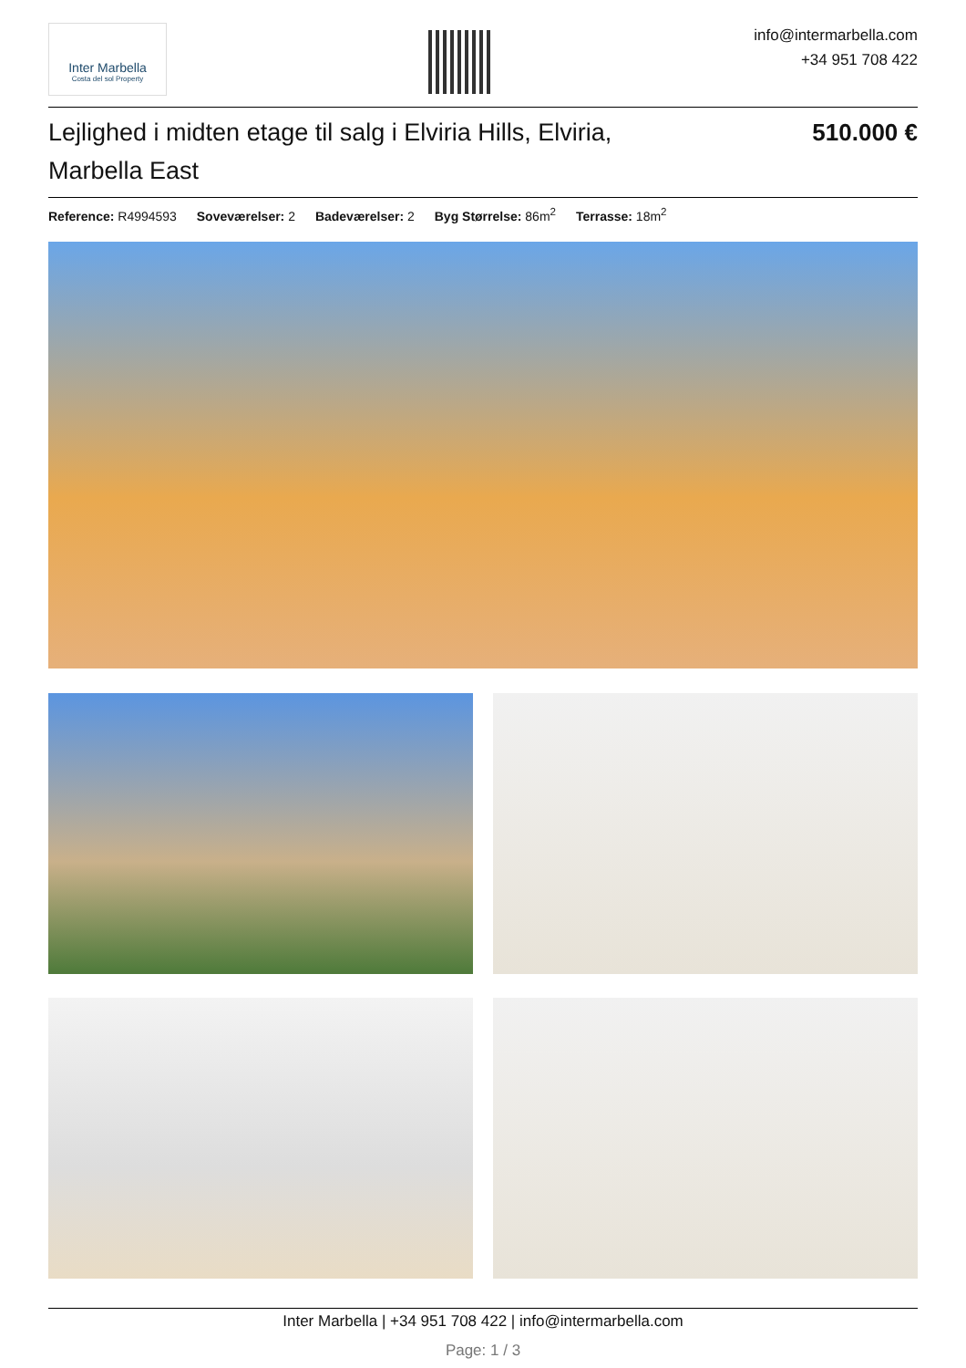Inter Marbella
Costa del sol Property
info@intermarbella.com
+34 951 708 422
Lejlighed i midten etage til salg i Elviria Hills, Elviria, Marbella East
510.000 €
Reference: R4994593 Soveværelser: 2 Badeværelser: 2 Byg Størrelse: 86m<sup>2</sup> Terrasse: 18m<sup>2</sup>
Inter Marbella | +34 951 708 422 | info@intermarbella.com
Page: 1 / 3